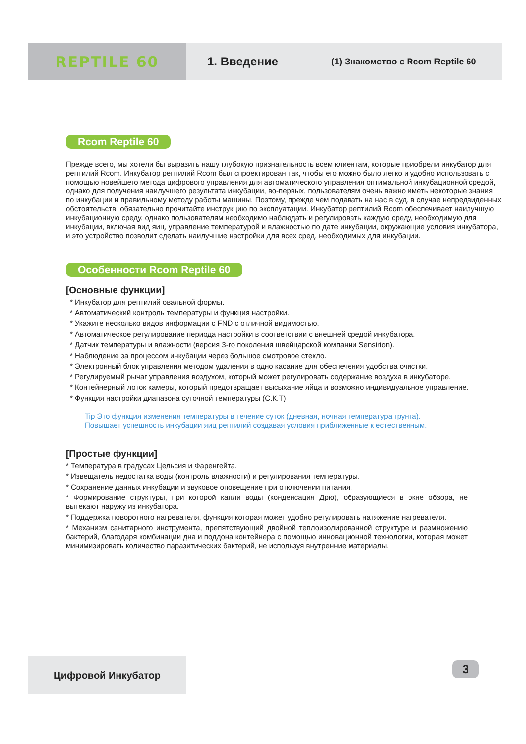REPTILE 60
1. Введение
(1) Знакомство с Rcom Reptile 60
Rcom Reptile 60
Прежде всего, мы хотели бы выразить нашу глубокую признательность всем клиентам, которые приобрели инкубатор для рептилий Rcom. Инкубатор рептилий Rcom был спроектирован так, чтобы его можно было легко и удобно использовать с помощью новейшего метода цифрового управления для автоматического управления оптимальной инкубационной средой, однако для получения наилучшего результата инкубации, во-первых, пользователям очень важно иметь некоторые знания по инкубации и правильному методу работы машины. Поэтому, прежде чем подавать на нас в суд, в случае непредвиденных обстоятельств, обязательно прочитайте инструкцию по эксплуатации. Инкубатор рептилий Rcom обеспечивает наилучшую инкубационную среду, однако пользователям необходимо наблюдать и регулировать каждую среду, необходимую для инкубации, включая вид яиц, управление температурой и влажностью по дате инкубации, окружающие условия инкубатора, и это устройство позволит сделать наилучшие настройки для всех сред, необходимых для инкубации.
Особенности Rcom Reptile 60
[Основные функции]
* Инкубатор для рептилий овальной формы.
* Автоматический контроль температуры и функция настройки.
* Укажите несколько видов информации с FND с отличной видимостью.
* Автоматическое регулирование периода настройки в соответствии с внешней средой инкубатора.
* Датчик температуры и влажности (версия 3-го поколения швейцарской компании Sensirion).
* Наблюдение за процессом инкубации через большое смотровое стекло.
* Электронный блок управления методом удаления в одно касание для обеспечения удобства очистки.
* Регулируемый рычаг управления воздухом, который может регулировать содержание воздуха в инкубаторе.
* Контейнерный лоток камеры, который предотвращает высыхание яйца и возможно индивидуальное управление.
* Функция настройки диапазона суточной температуры (С.К.Т)
Tip Это функция изменения температуры в течение суток (дневная, ночная температура грунта).
Повышает успешность инкубации яиц рептилий создавая условия приближенные к естественным.
[Простые функции]
* Температура в градусах Цельсия и Фаренгейта.
* Извещатель недостатка воды (контроль влажности) и регулирования температуры.
* Сохранение данных инкубации и звуковое оповещение при отключении питания.
* Формирование структуры, при которой капли воды (конденсация Дрю), образующиеся в окне обзора, не вытекают наружу из инкубатора.
* Поддержка поворотного нагревателя, функция которая может удобно регулировать натяжение нагревателя.
* Механизм санитарного инструмента, препятствующий двойной теплоизолированной структуре и размножению бактерий, благодаря комбинации дна и поддона контейнера с помощью инновационной технологии, которая может минимизировать количество паразитических бактерий, не используя внутренние материалы.
Цифровой Инкубатор 3